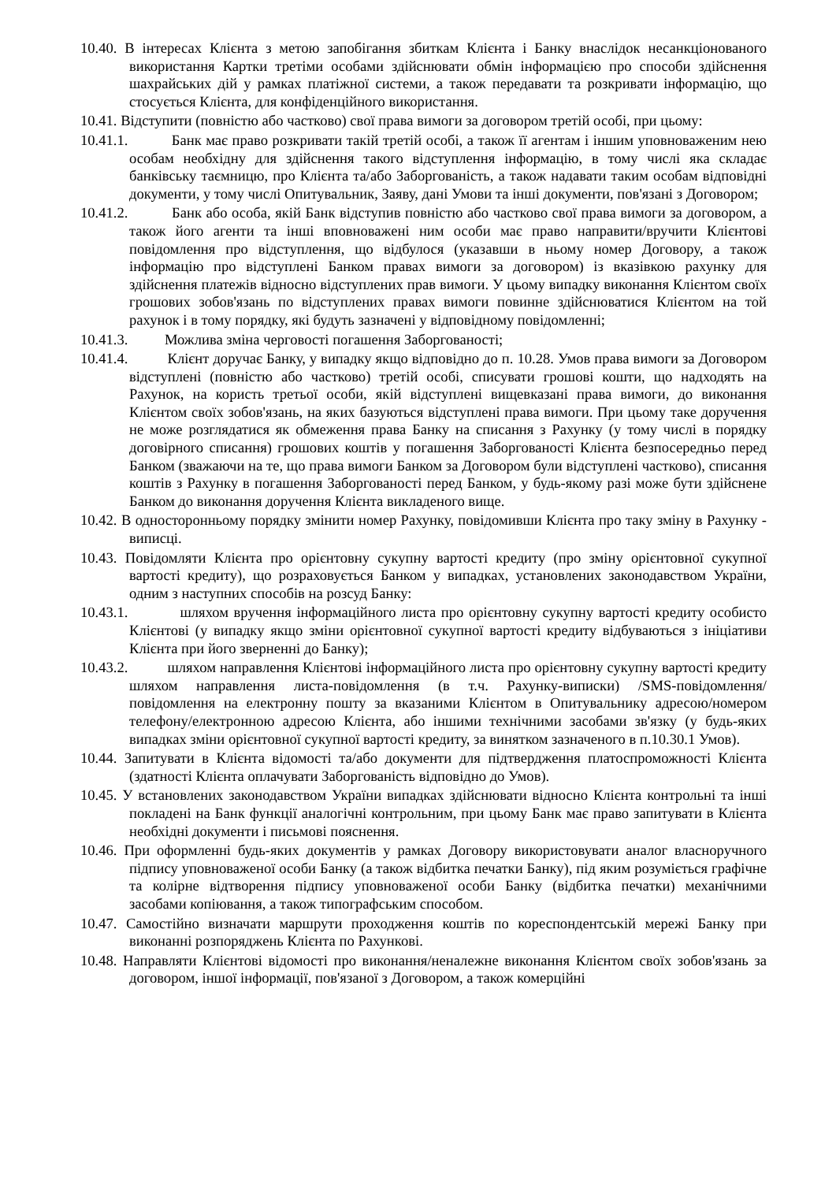10.40. В інтересах Клієнта з метою запобігання збиткам Клієнта і Банку внаслідок несанкціонованого використання Картки третіми особами здійснювати обмін інформацією про способи здійснення шахрайських дій у рамках платіжної системи, а також передавати та розкривати інформацію, що стосується Клієнта, для конфіденційного використання.
10.41. Відступити (повністю або частково) свої права вимоги за договором третій особі, при цьому:
10.41.1. Банк має право розкривати такій третій особі, а також її агентам і іншим уповноваженим нею особам необхідну для здійснення такого відступлення інформацію, в тому числі яка складає банківську таємницю, про Клієнта та/або Заборгованість, а також надавати таким особам відповідні документи, у тому числі Опитувальник, Заяву, дані Умови та інші документи, пов'язані з Договором;
10.41.2. Банк або особа, якій Банк відступив повністю або частково свої права вимоги за договором, а також його агенти та інші вповноважені ним особи має право направити/вручити Клієнтові повідомлення про відступлення, що відбулося (указавши в ньому номер Договору, а також інформацію про відступлені Банком правах вимоги за договором) із вказівкою рахунку для здійснення платежів відносно відступлених прав вимоги. У цьому випадку виконання Клієнтом своїх грошових зобов'язань по відступлених правах вимоги повинне здійснюватися Клієнтом на той рахунок і в тому порядку, які будуть зазначені у відповідному повідомленні;
10.41.3. Можлива зміна черговості погашення Заборгованості;
10.41.4. Клієнт доручає Банку, у випадку якщо відповідно до п. 10.28. Умов права вимоги за Договором відступлені (повністю або частково) третій особі, списувати грошові кошти, що надходять на Рахунок, на користь третьої особи, якій відступлені вищевказані права вимоги, до виконання Клієнтом своїх зобов'язань, на яких базуються відступлені права вимоги. При цьому таке доручення не може розглядатися як обмеження права Банку на списання з Рахунку (у тому числі в порядку договірного списання) грошових коштів у погашення Заборгованості Клієнта безпосередньо перед Банком (зважаючи на те, що права вимоги Банком за Договором були відступлені частково), списання коштів з Рахунку в погашення Заборгованості перед Банком, у будь-якому разі може бути здійснене Банком до виконання доручення Клієнта викладеного вище.
10.42. В односторонньому порядку змінити номер Рахунку, повідомивши Клієнта про таку зміну в Рахунку - виписці.
10.43. Повідомляти Клієнта про орієнтовну сукупну вартості кредиту (про зміну орієнтовної сукупної вартості кредиту), що розраховується Банком у випадках, установлених законодавством України, одним з наступних способів на розсуд Банку:
10.43.1. шляхом вручення інформаційного листа про орієнтовну сукупну вартості кредиту особисто Клієнтові (у випадку якщо зміни орієнтовної сукупної вартості кредиту відбуваються з ініціативи Клієнта при його зверненні до Банку);
10.43.2. шляхом направлення Клієнтові інформаційного листа про орієнтовну сукупну вартості кредиту шляхом направлення листа-повідомлення (в т.ч. Рахунку-виписки) /SMS-повідомлення/ повідомлення на електронну пошту за вказаними Клієнтом в Опитувальнику адресою/номером телефону/електронною адресою Клієнта, або іншими технічними засобами зв'язку (у будь-яких випадках зміни орієнтовної сукупної вартості кредиту, за винятком зазначеного в п.10.30.1 Умов).
10.44. Запитувати в Клієнта відомості та/або документи для підтвердження платоспроможності Клієнта (здатності Клієнта оплачувати Заборгованість відповідно до Умов).
10.45. У встановлених законодавством України випадках здійснювати відносно Клієнта контрольні та інші покладені на Банк функції аналогічні контрольним, при цьому Банк має право запитувати в Клієнта необхідні документи і письмові пояснення.
10.46. При оформленні будь-яких документів у рамках Договору використовувати аналог власноручного підпису уповноваженої особи Банку (а також відбитка печатки Банку), під яким розуміється графічне та колірне відтворення підпису уповноваженої особи Банку (відбитка печатки) механічними засобами копіювання, а також типографським способом.
10.47. Самостійно визначати маршрути проходження коштів по кореспондентській мережі Банку при виконанні розпоряджень Клієнта по Рахункові.
10.48. Направляти Клієнтові відомості про виконання/неналежне виконання Клієнтом своїх зобов'язань за договором, іншої інформації, пов'язаної з Договором, а також комерційні